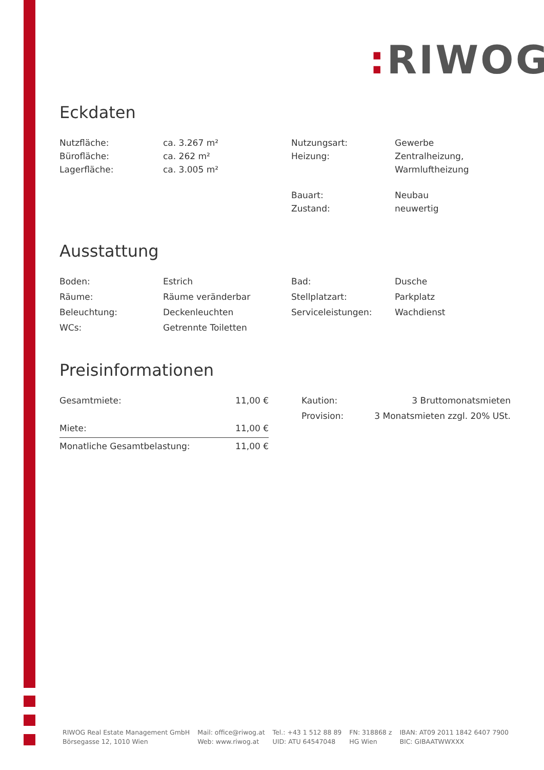: RIWOG
Eckdaten
| Nutzfläche: | ca. 3.267 m² | Nutzungsart: | Gewerbe |
| Bürofläche: | ca. 262 m² | Heizung: | Zentralheizung, |
| Lagerfläche: | ca. 3.005 m² | | Warmluftheizung |
| | | Bauart: | Neubau |
| | | Zustand: | neuwertig |
Ausstattung
| Boden: | Estrich | Bad: | Dusche |
| Räume: | Räume veränderbar | Stellplatzart: | Parkplatz |
| Beleuchtung: | Deckenleuchten | Serviceleistungen: | Wachdienst |
| WCs: | Getrennte Toiletten | | |
Preisinformationen
| Gesamtmiete: | 11,00 € |
| Miete: | 11,00 € |
| Monatliche Gesamtbelastung: | 11,00 € |
| Kaution: | 3 Bruttomonatsmieten |
| Provision: | 3 Monatsmieten zzgl. 20% USt. |
RIWOG Real Estate Management GmbH
Börsegasse 12, 1010 Wien
Mail: office@riwog.at
Web: www.riwog.at
Tel.: +43 1 512 88 89
UID: ATU 64547048
FN: 318868 z
HG Wien
IBAN: AT09 2011 1842 6407 7900
BIC: GIBAATWWXXX